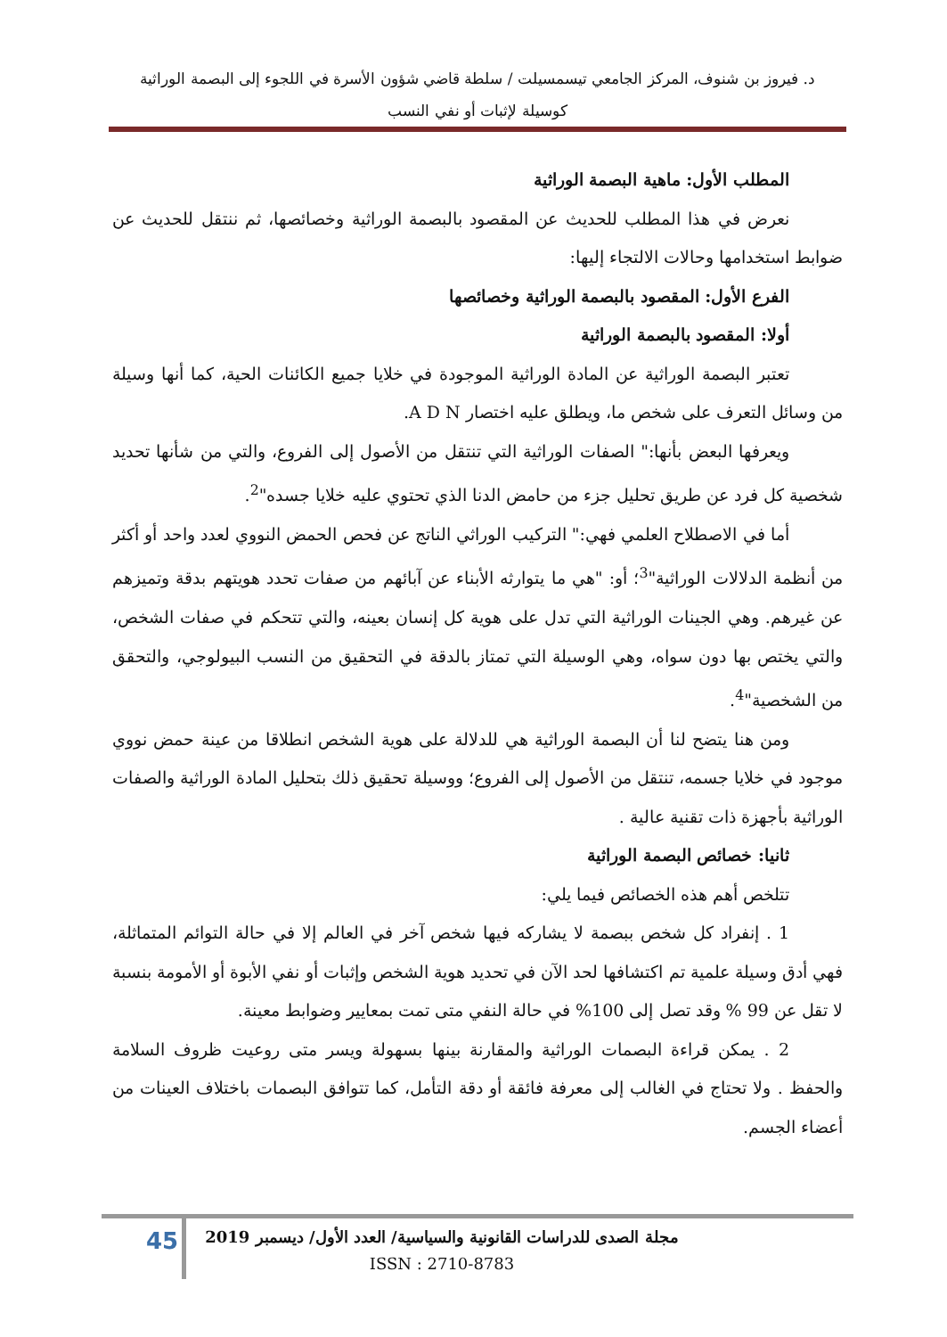د. فيروز بن شنوف، المركز الجامعي تيسمسيلت / سلطة قاضي شؤون الأسرة في اللجوء إلى البصمة الوراثية
كوسيلة لإثبات أو نفي النسب
المطلب الأول: ماهية البصمة الوراثية
نعرض في هذا المطلب للحديث عن المقصود بالبصمة الوراثية وخصائصها، ثم ننتقل للحديث عن ضوابط استخدامها وحالات الالتجاء إليها:
الفرع الأول: المقصود بالبصمة الوراثية وخصائصها
أولا: المقصود بالبصمة الوراثية
تعتبر البصمة الوراثية عن المادة الوراثية الموجودة في خلايا جميع الكائنات الحية، كما أنها وسيلة من وسائل التعرف على شخص ما، ويطلق عليه اختصار A D N.
ويعرفها البعض بأنها:" الصفات الوراثية التي تنتقل من الأصول إلى الفروع، والتي من شأنها تحديد شخصية كل فرد عن طريق تحليل جزء من حامض الدنا الذي تحتوي عليه خلايا جسده"<sup>2</sup>.
أما في الاصطلاح العلمي فهي:" التركيب الوراثي الناتج عن فحص الحمض النووي لعدد واحد أو أكثر من أنظمة الدلالات الوراثية"<sup>3</sup>؛ أو: "هي ما يتوارثه الأبناء عن آبائهم من صفات تحدد هويتهم بدقة وتميزهم عن غيرهم. وهي الجينات الوراثية التي تدل على هوية كل إنسان بعينه، والتي تتحكم في صفات الشخص، والتي يختص بها دون سواه، وهي الوسيلة التي تمتاز بالدقة في التحقيق من النسب البيولوجي، والتحقق من الشخصية"<sup>4</sup>.
ومن هنا يتضح لنا أن البصمة الوراثية هي للدلالة على هوية الشخص انطلاقا من عينة حمض نووي موجود في خلايا جسمه، تنتقل من الأصول إلى الفروع؛ ووسيلة تحقيق ذلك بتحليل المادة الوراثية والصفات الوراثية بأجهزة ذات تقنية عالية .
ثانيا: خصائص البصمة الوراثية
تتلخص أهم هذه الخصائص فيما يلي:
1 . إنفراد كل شخص ببصمة لا يشاركه فيها شخص آخر في العالم إلا في حالة التوائم المتماثلة، فهي أدق وسيلة علمية تم اكتشافها لحد الآن في تحديد هوية الشخص وإثبات أو نفي الأبوة أو الأمومة بنسبة لا تقل عن 99 % وقد تصل إلى 100% في حالة النفي متى تمت بمعايير وضوابط معينة.
2 . يمكن قراءة البصمات الوراثية والمقارنة بينها بسهولة ويسر متى روعيت ظروف السلامة والحفظ . ولا تحتاج في الغالب إلى معرفة فائقة أو دقة التأمل، كما تتوافق البصمات باختلاف العينات من أعضاء الجسم.
45
مجلة الصدى للدراسات القانونية والسياسية/ العدد الأول/ ديسمبر 2019
ISSN : 2710-8783